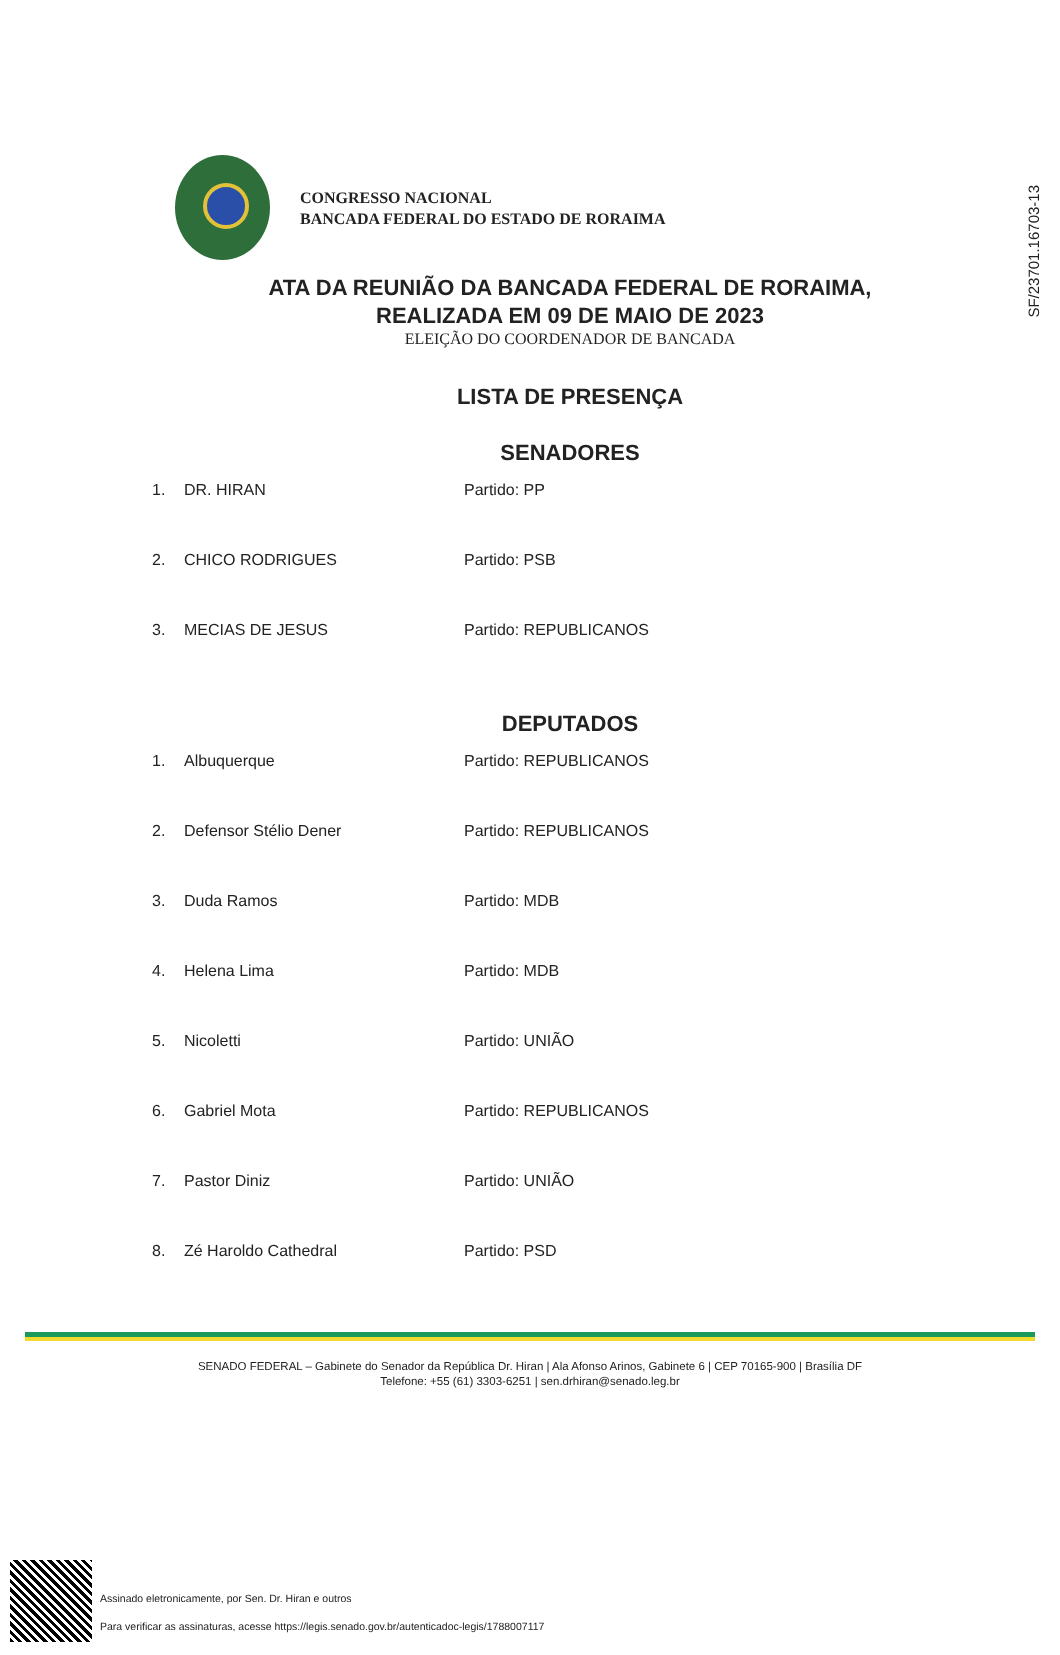SF/23701.16703-13
CONGRESSO NACIONAL
BANCADA FEDERAL DO ESTADO DE RORAIMA
ATA DA REUNIÃO DA BANCADA FEDERAL DE RORAIMA,
REALIZADA EM 09 DE MAIO DE 2023
ELEIÇÃO DO COORDENADOR DE BANCADA
LISTA DE PRESENÇA
SENADORES
1. DR. HIRAN Partido: PP
2. CHICO RODRIGUES Partido: PSB
3. MECIAS DE JESUS Partido: REPUBLICANOS
DEPUTADOS
1. Albuquerque Partido: REPUBLICANOS
2. Defensor Stélio Dener Partido: REPUBLICANOS
3. Duda Ramos Partido: MDB
4. Helena Lima Partido: MDB
5. Nicoletti Partido: UNIÃO
6. Gabriel Mota Partido: REPUBLICANOS
7. Pastor Diniz Partido: UNIÃO
8. Zé Haroldo Cathedral Partido: PSD
SENADO FEDERAL – Gabinete do Senador da República Dr. Hiran | Ala Afonso Arinos, Gabinete 6 | CEP 70165-900 | Brasília DF
Telefone: +55 (61) 3303-6251 | sen.drhiran@senado.leg.br
Assinado eletronicamente, por Sen. Dr. Hiran e outros
Para verificar as assinaturas, acesse https://legis.senado.gov.br/autenticadoc-legis/1788007117